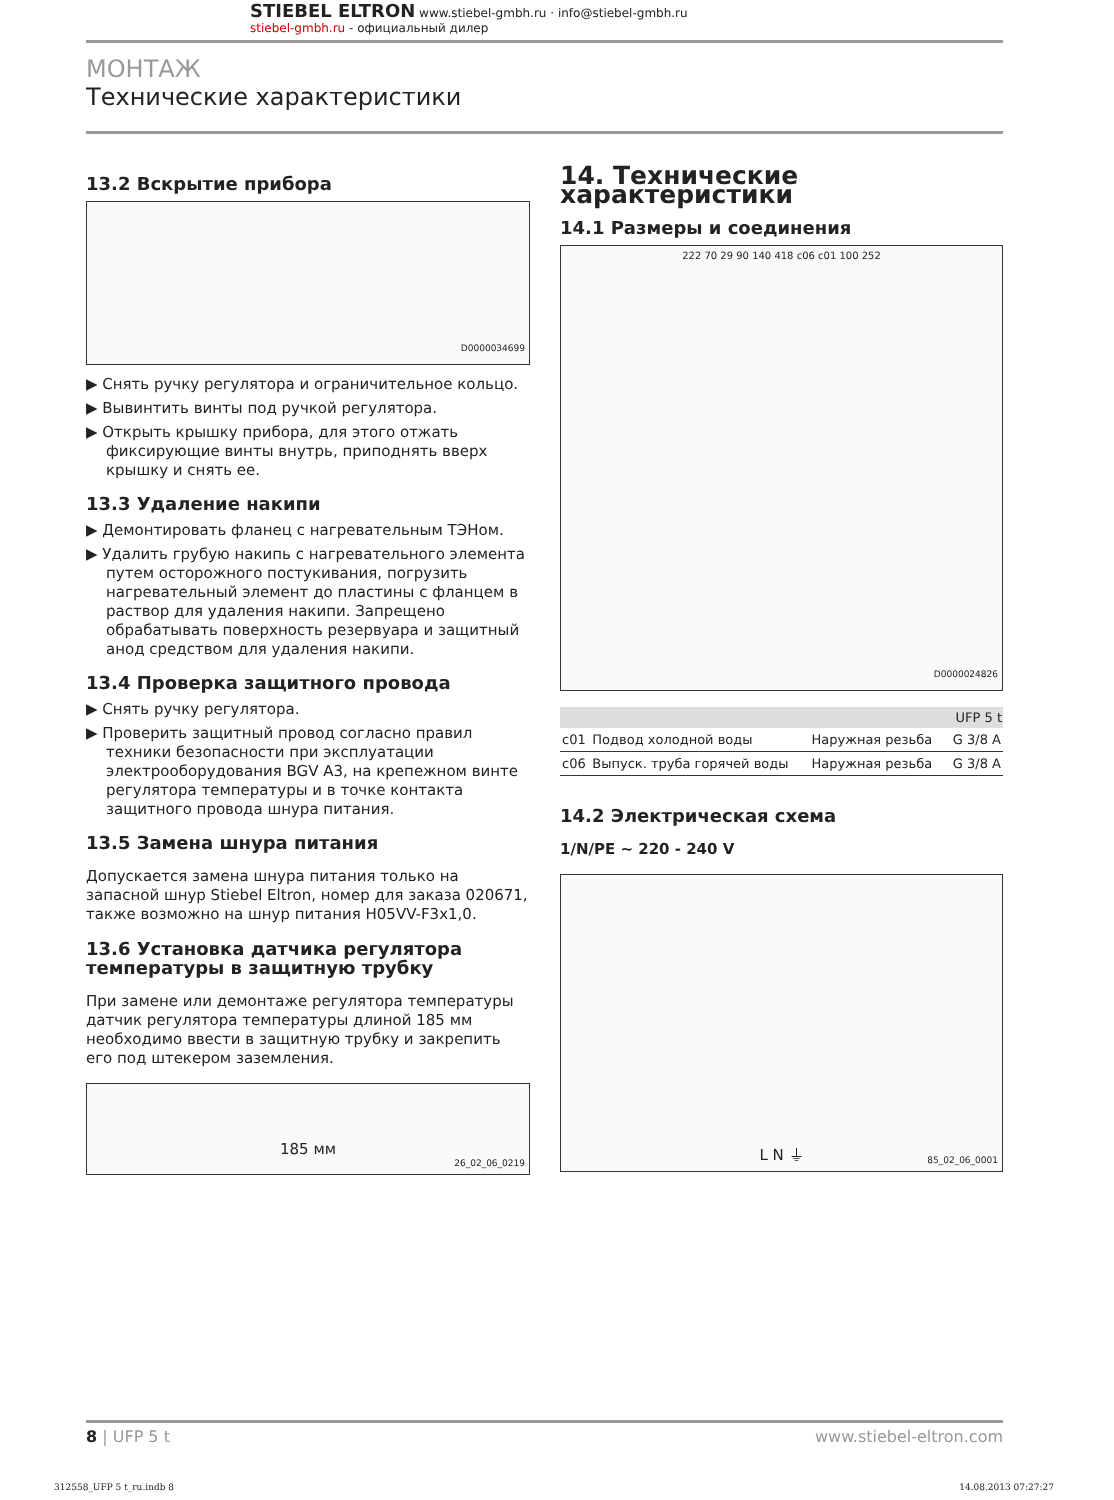STIEBEL ELTRON www.stiebel-gmbh.ru · info@stiebel-gmbh.ru
stiebel-gmbh.ru - официальный дилер
МОНТАЖ
Технические характеристики
13.2 Вскрытие прибора
D0000034699
▶ Снять ручку регулятора и ограничительное кольцо.
▶ Вывинтить винты под ручкой регулятора.
▶ Открыть крышку прибора, для этого отжать фиксирующие винты внутрь, приподнять вверх крышку и снять ее.
13.3 Удаление накипи
▶ Демонтировать фланец с нагревательным ТЭНом.
▶ Удалить грубую накипь с нагревательного элемента путем осторожного постукивания, погрузить нагревательный элемент до пластины с фланцем в раствор для удаления накипи. Запрещено обрабатывать поверхность резервуара и защитный анод средством для удаления накипи.
13.4 Проверка защитного провода
▶ Снять ручку регулятора.
▶ Проверить защитный провод согласно правил техники безопасности при эксплуатации электрооборудования BGV A3, на крепежном винте регулятора температуры и в точке контакта защитного провода шнура питания.
13.5 Замена шнура питания
Допускается замена шнура питания только на запасной шнур Stiebel Eltron, номер для заказа 020671, также возможно на шнур питания H05VV-F3x1,0.
13.6 Установка датчика регулятора температуры в защитную трубку
При замене или демонтаже регулятора температуры датчик регулятора температуры длиной 185 мм необходимо ввести в защитную трубку и закрепить его под штекером заземления.
185 мм
26_02_06_0219
14. Технические характеристики
14.1 Размеры и соединения
222 70 29 90 140 418 c06 c01 100 252
D0000024826
| | | | UFP 5 t |
| --- | --- | --- | --- |
| c01 | Подвод холодной воды | Наружная резьба | G 3/8 A |
| c06 | Выпуск. труба горячей воды | Наружная резьба | G 3/8 A |
14.2 Электрическая схема
1/N/PE ~ 220 - 240 V
L N ⏚
85_02_06_0001
8 | UFP 5 t www.stiebel-eltron.com
312558_UFP 5 t_ru.indb 8 14.08.2013 07:27:27